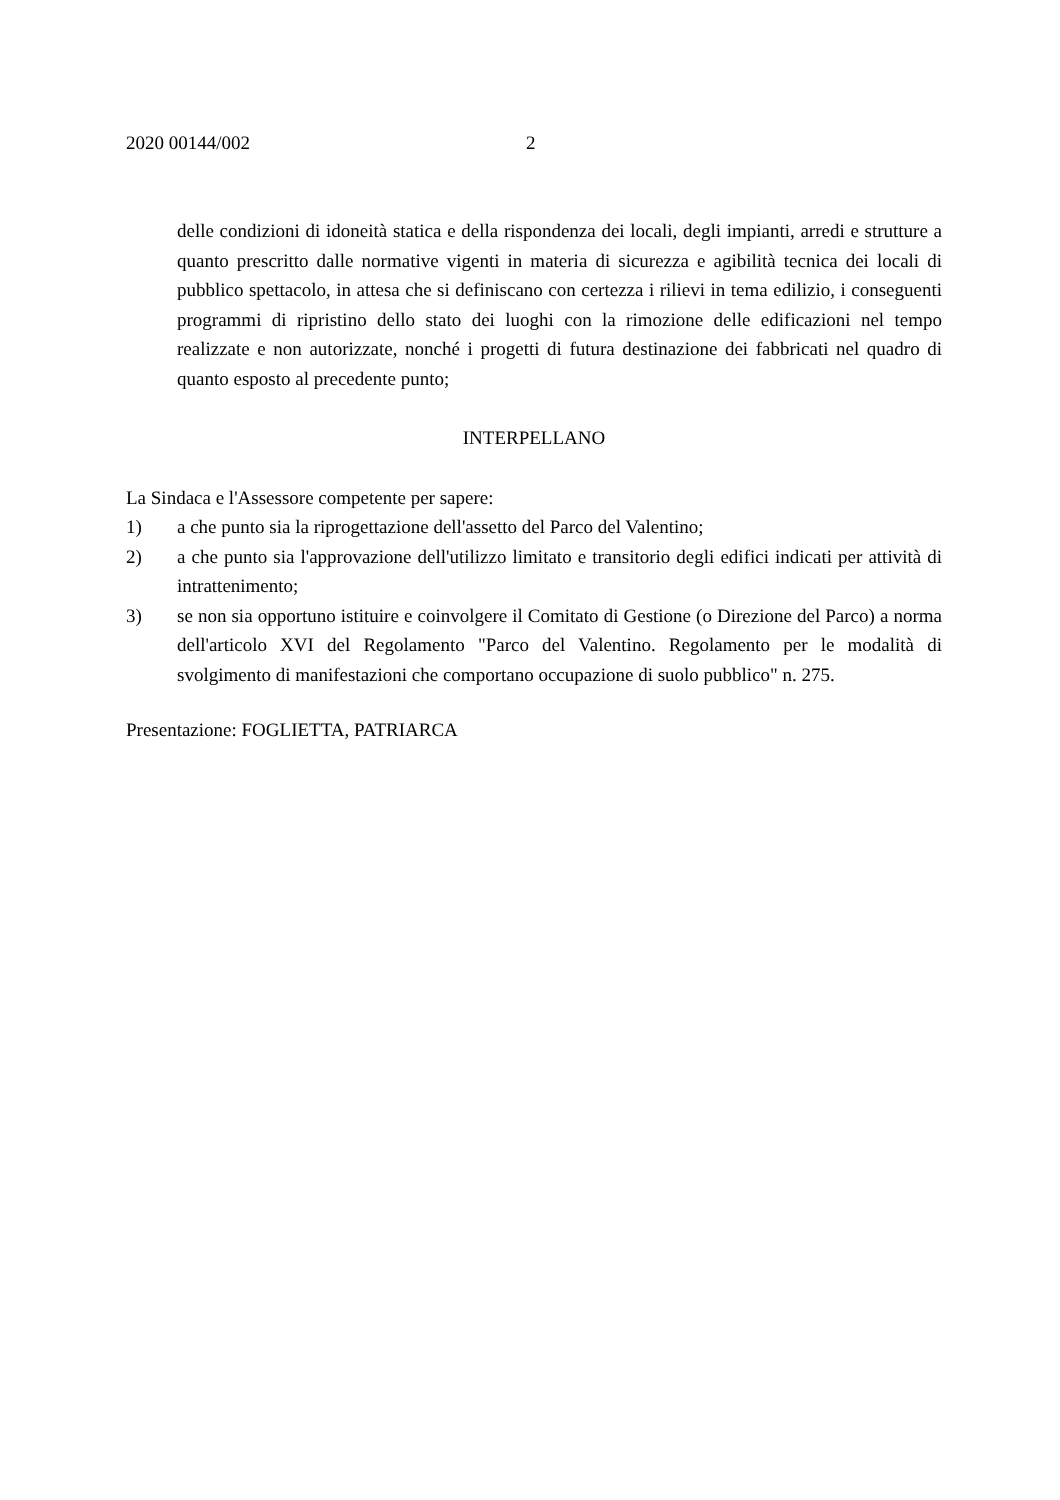2020 00144/002 2
delle condizioni di idoneità statica e della rispondenza dei locali, degli impianti, arredi e strutture a quanto prescritto dalle normative vigenti in materia di sicurezza e agibilità tecnica dei locali di pubblico spettacolo, in attesa che si definiscano con certezza i rilievi in tema edilizio, i conseguenti programmi di ripristino dello stato dei luoghi con la rimozione delle edificazioni nel tempo realizzate e non autorizzate, nonché i progetti di futura destinazione dei fabbricati nel quadro di quanto esposto al precedente punto;
INTERPELLANO
La Sindaca e l'Assessore competente per sapere:
1) a che punto sia la riprogettazione dell'assetto del Parco del Valentino;
2) a che punto sia l'approvazione dell'utilizzo limitato e transitorio degli edifici indicati per attività di intrattenimento;
3) se non sia opportuno istituire e coinvolgere il Comitato di Gestione (o Direzione del Parco) a norma dell'articolo XVI del Regolamento "Parco del Valentino. Regolamento per le modalità di svolgimento di manifestazioni che comportano occupazione di suolo pubblico" n. 275.
Presentazione: FOGLIETTA, PATRIARCA